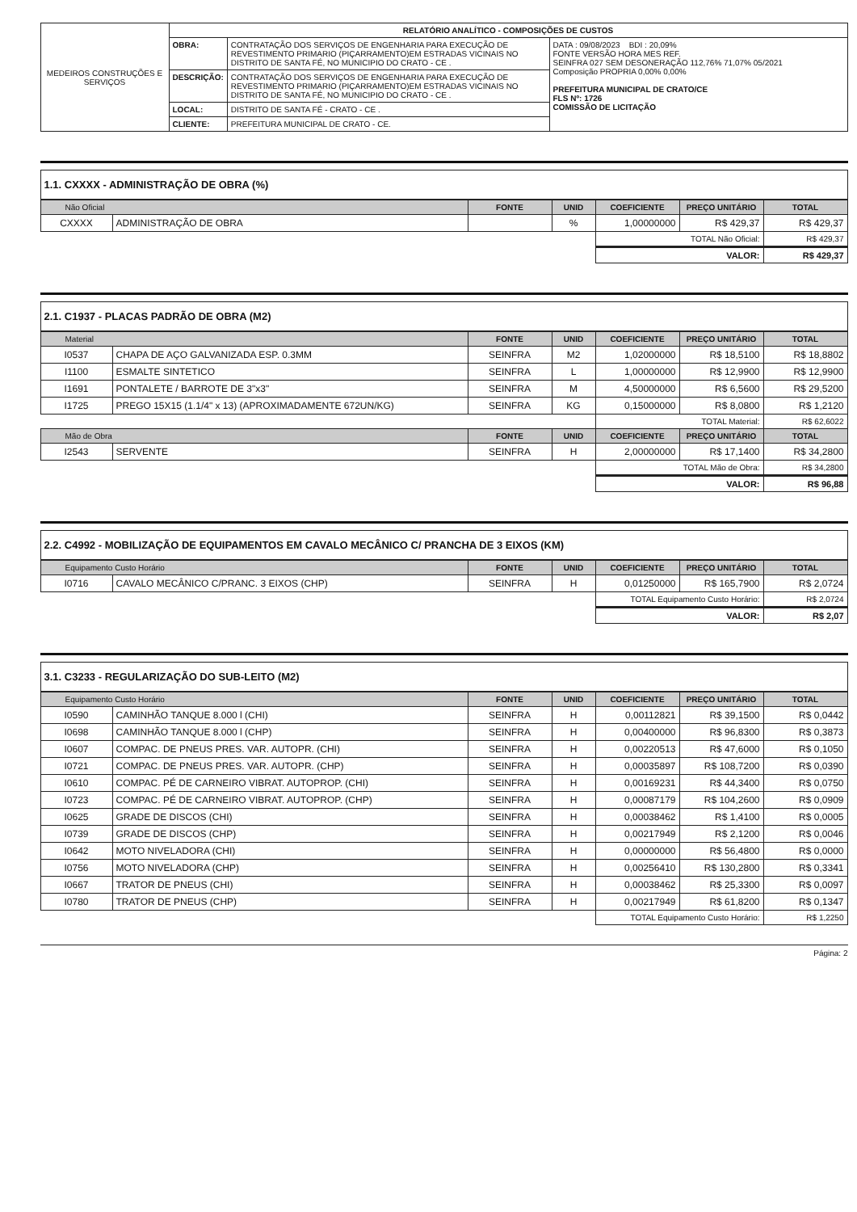| MEDEIROS CONSTRUÇÕES E SERVIÇOS | RELATÓRIO ANALÍTICO - COMPOSIÇÕES DE CUSTOS | | |
| | OBRA: | CONTRATAÇÃO DOS SERVIÇOS DE ENGENHARIA PARA EXECUÇÃO DE REVESTIMENTO PRIMARIO (PIÇARRAMENTO)EM ESTRADAS VICINAIS NO DISTRITO DE SANTA FÉ, NO MUNICIPIO DO CRATO - CE . | DATA : 09/08/2023 BDI : 20,09% FONTE VERSÃO HORA MES REF. SEINFRA 027 SEM DESONERAÇÃO 112,76% 71,07% 05/2021 Composição PROPRIA 0,00% 0,00% PREFEITURA MUNICIPAL DE CRATO/CE FLS Nº: 1726 COMISSÃO DE LICITAÇÃO |
| | DESCRIÇÃO: | CONTRATAÇÃO DOS SERVIÇOS DE ENGENHARIA PARA EXECUÇÃO DE REVESTIMENTO PRIMARIO (PIÇARRAMENTO)EM ESTRADAS VICINAIS NO DISTRITO DE SANTA FÉ, NO MUNICIPIO DO CRATO - CE . | |
| | LOCAL: | DISTRITO DE SANTA FÉ - CRATO - CE . | |
| | CLIENTE: | PREFEITURA MUNICIPAL DE CRATO - CE. | |
1.1. CXXXX - ADMINISTRAÇÃO DE OBRA (%)
| Não Oficial | | FONTE | UNID | COEFICIENTE | PREÇO UNITÁRIO | TOTAL |
| --- | --- | --- | --- | --- | --- | --- |
| CXXXX | ADMINISTRAÇÃO DE OBRA | | % | 1,00000000 | R$ 429,37 | R$ 429,37 |
| | | | | TOTAL Não Oficial: | | R$ 429,37 |
| | | | | VALOR: | | R$ 429,37 |
2.1. C1937 - PLACAS PADRÃO DE OBRA (M2)
| Material | | FONTE | UNID | COEFICIENTE | PREÇO UNITÁRIO | TOTAL |
| --- | --- | --- | --- | --- | --- | --- |
| I0537 | CHAPA DE AÇO GALVANIZADA ESP. 0.3MM | SEINFRA | M2 | 1,02000000 | R$ 18,5100 | R$ 18,8802 |
| I1100 | ESMALTE SINTETICO | SEINFRA | L | 1,00000000 | R$ 12,9900 | R$ 12,9900 |
| I1691 | PONTALETE / BARROTE DE 3"x3" | SEINFRA | M | 4,50000000 | R$ 6,5600 | R$ 29,5200 |
| I1725 | PREGO 15X15 (1.1/4" x 13) (APROXIMADAMENTE 672UN/KG) | SEINFRA | KG | 0,15000000 | R$ 8,0800 | R$ 1,2120 |
| | | | | TOTAL Material: | | R$ 62,6022 |
| Mão de Obra | | FONTE | UNID | COEFICIENTE | PREÇO UNITÁRIO | TOTAL |
| I2543 | SERVENTE | SEINFRA | H | 2,00000000 | R$ 17,1400 | R$ 34,2800 |
| | | | | TOTAL Mão de Obra: | | R$ 34,2800 |
| | | | | VALOR: | | R$ 96,88 |
2.2. C4992 - MOBILIZAÇÃO DE EQUIPAMENTOS EM CAVALO MECÂNICO C/ PRANCHA DE 3 EIXOS (KM)
| Equipamento Custo Horário | | FONTE | UNID | COEFICIENTE | PREÇO UNITÁRIO | TOTAL |
| --- | --- | --- | --- | --- | --- | --- |
| I0716 | CAVALO MECÂNICO C/PRANC. 3 EIXOS (CHP) | SEINFRA | H | 0,01250000 | R$ 165,7900 | R$ 2,0724 |
| | | | | TOTAL Equipamento Custo Horário: | | R$ 2,0724 |
| | | | | VALOR: | | R$ 2,07 |
3.1. C3233 - REGULARIZAÇÃO DO SUB-LEITO (M2)
| Equipamento Custo Horário | | FONTE | UNID | COEFICIENTE | PREÇO UNITÁRIO | TOTAL |
| --- | --- | --- | --- | --- | --- | --- |
| I0590 | CAMINHÃO TANQUE 8.000 l (CHI) | SEINFRA | H | 0,00112821 | R$ 39,1500 | R$ 0,0442 |
| I0698 | CAMINHÃO TANQUE 8.000 l (CHP) | SEINFRA | H | 0,00400000 | R$ 96,8300 | R$ 0,3873 |
| I0607 | COMPAC. DE PNEUS PRES. VAR. AUTOPR. (CHI) | SEINFRA | H | 0,00220513 | R$ 47,6000 | R$ 0,1050 |
| I0721 | COMPAC. DE PNEUS PRES. VAR. AUTOPR. (CHP) | SEINFRA | H | 0,00035897 | R$ 108,7200 | R$ 0,0390 |
| I0610 | COMPAC. PÉ DE CARNEIRO VIBRAT. AUTOPROP. (CHI) | SEINFRA | H | 0,00169231 | R$ 44,3400 | R$ 0,0750 |
| I0723 | COMPAC. PÉ DE CARNEIRO VIBRAT. AUTOPROP. (CHP) | SEINFRA | H | 0,00087179 | R$ 104,2600 | R$ 0,0909 |
| I0625 | GRADE DE DISCOS (CHI) | SEINFRA | H | 0,00038462 | R$ 1,4100 | R$ 0,0005 |
| I0739 | GRADE DE DISCOS (CHP) | SEINFRA | H | 0,00217949 | R$ 2,1200 | R$ 0,0046 |
| I0642 | MOTO NIVELADORA (CHI) | SEINFRA | H | 0,00000000 | R$ 56,4800 | R$ 0,0000 |
| I0756 | MOTO NIVELADORA (CHP) | SEINFRA | H | 0,00256410 | R$ 130,2800 | R$ 0,3341 |
| I0667 | TRATOR DE PNEUS (CHI) | SEINFRA | H | 0,00038462 | R$ 25,3300 | R$ 0,0097 |
| I0780 | TRATOR DE PNEUS (CHP) | SEINFRA | H | 0,00217949 | R$ 61,8200 | R$ 0,1347 |
| | | | | TOTAL Equipamento Custo Horário: | | R$ 1,2250 |
Página: 2